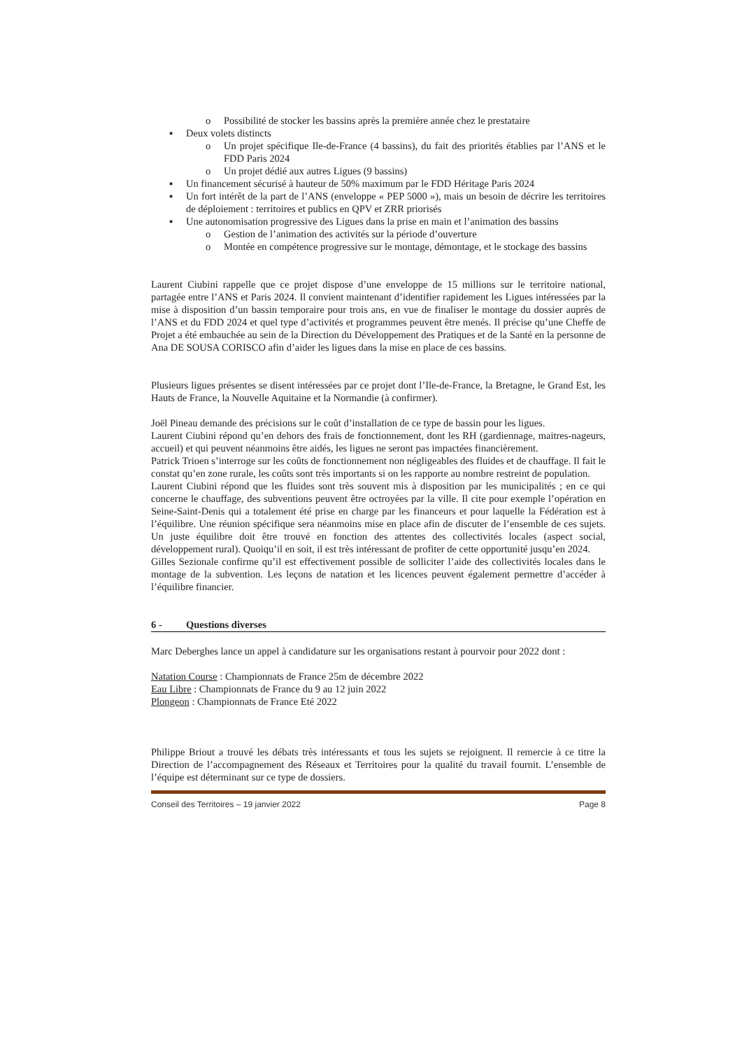o Possibilité de stocker les bassins après la première année chez le prestataire
▪ Deux volets distincts
o Un projet spécifique Ile-de-France (4 bassins), du fait des priorités établies par l’ANS et le FDD Paris 2024
o Un projet dédié aux autres Ligues (9 bassins)
▪ Un financement sécurisé à hauteur de 50% maximum par le FDD Héritage Paris 2024
▪ Un fort intérêt de la part de l’ANS (enveloppe « PEP 5000 »), mais un besoin de décrire les territoires de déploiement : territoires et publics en QPV et ZRR priorisés
▪ Une autonomisation progressive des Ligues dans la prise en main et l’animation des bassins
o Gestion de l’animation des activités sur la période d’ouverture
o Montée en compétence progressive sur le montage, démontage, et le stockage des bassins
Laurent Ciubini rappelle que ce projet dispose d’une enveloppe de 15 millions sur le territoire national, partagée entre l’ANS et Paris 2024. Il convient maintenant d’identifier rapidement les Ligues intéressées par la mise à disposition d’un bassin temporaire pour trois ans, en vue de finaliser le montage du dossier auprès de l’ANS et du FDD 2024 et quel type d’activités et programmes peuvent être menés. Il précise qu’une Cheffe de Projet a été embauchée au sein de la Direction du Développement des Pratiques et de la Santé en la personne de Ana DE SOUSA CORISCO afin d’aider les ligues dans la mise en place de ces bassins.
Plusieurs ligues présentes se disent intéressées par ce projet dont l’Ile-de-France, la Bretagne, le Grand Est, les Hauts de France, la Nouvelle Aquitaine et la Normandie (à confirmer).
Joël Pineau demande des précisions sur le coût d’installation de ce type de bassin pour les ligues.
Laurent Ciubini répond qu’en dehors des frais de fonctionnement, dont les RH (gardiennage, maitres-nageurs, accueil) et qui peuvent néanmoins être aidés, les ligues ne seront pas impactées financièrement.
Patrick Trioen s’interroge sur les coûts de fonctionnement non négligeables des fluides et de chauffage. Il fait le constat qu’en zone rurale, les coûts sont très importants si on les rapporte au nombre restreint de population.
Laurent Ciubini répond que les fluides sont très souvent mis à disposition par les municipalités ; en ce qui concerne le chauffage, des subventions peuvent être octroyées par la ville. Il cite pour exemple l’opération en Seine-Saint-Denis qui a totalement été prise en charge par les financeurs et pour laquelle la Fédération est à l’équilibre. Une réunion spécifique sera néanmoins mise en place afin de discuter de l’ensemble de ces sujets. Un juste équilibre doit être trouvé en fonction des attentes des collectivités locales (aspect social, développement rural). Quoiqu’il en soit, il est très intéressant de profiter de cette opportunité jusqu’en 2024.
Gilles Sezionale confirme qu’il est effectivement possible de solliciter l’aide des collectivités locales dans le montage de la subvention. Les leçons de natation et les licences peuvent également permettre d’accéder à l’équilibre financier.
6 - Questions diverses
Marc Deberghes lance un appel à candidature sur les organisations restant à pourvoir pour 2022 dont :
Natation Course : Championnats de France 25m de décembre 2022
Eau Libre : Championnats de France du 9 au 12 juin 2022
Plongeon : Championnats de France Eté 2022
Philippe Briout a trouvé les débats très intéressants et tous les sujets se rejoignent. Il remercie à ce titre la Direction de l’accompagnement des Réseaux et Territoires pour la qualité du travail fournit. L’ensemble de l’équipe est déterminant sur ce type de dossiers.
Conseil des Territoires – 19 janvier 2022 Page 8